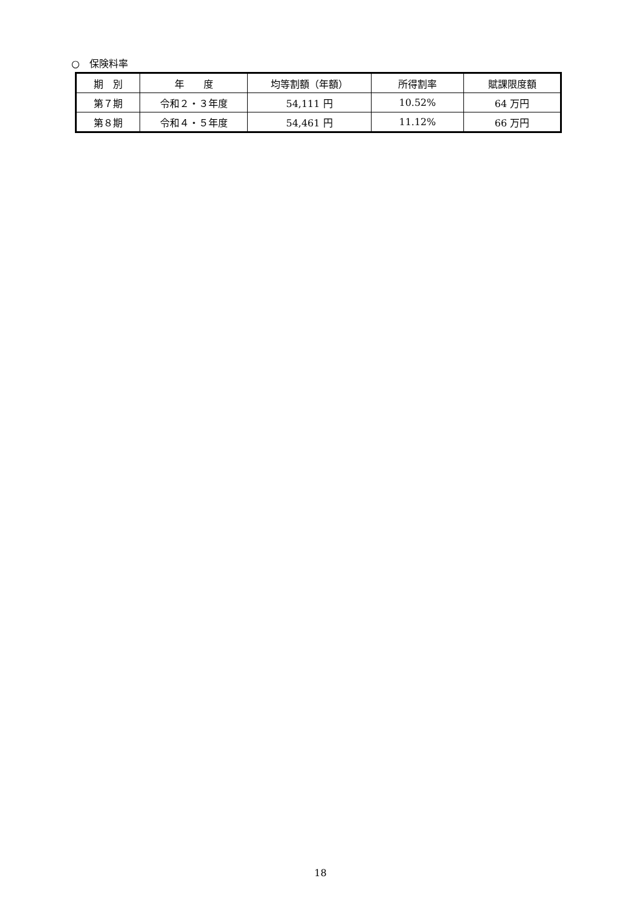○　保険料率
| 期 別 | 年 度 | 均等割額（年額） | 所得割率 | 賦課限度額 |
| --- | --- | --- | --- | --- |
| 第７期 | 令和２・３年度 | 54,111 円 | 10.52% | 64 万円 |
| 第８期 | 令和４・５年度 | 54,461 円 | 11.12% | 66 万円 |
18